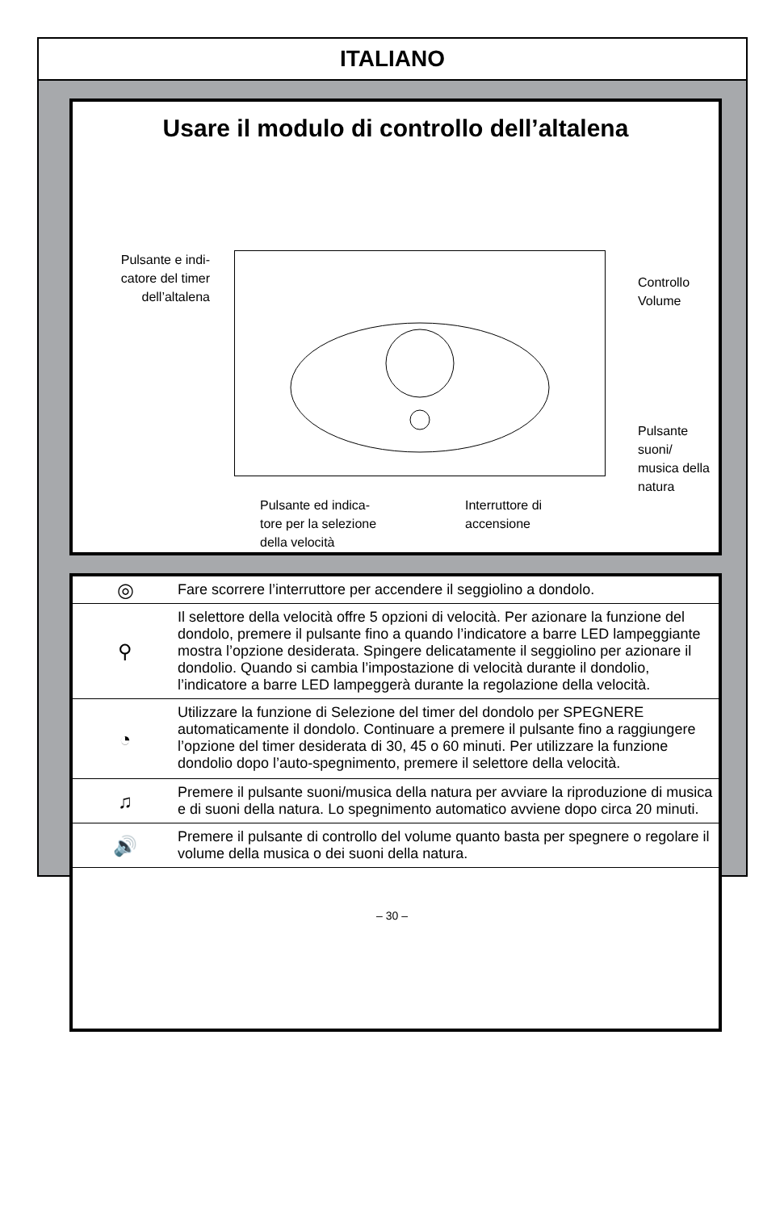ITALIANO
Usare il modulo di controllo dell’altalena
Pulsante e indi-
catore del timer
dell’altalena
Controllo
Volume
Pulsante suoni/
musica della
natura
Pulsante ed indica-
tore per la selezione
della velocità
Interruttore di
accensione
| ◎ | Fare scorrere l’interruttore per accendere il seggiolino a dondolo. |
| ⚲ | Il selettore della velocità offre 5 opzioni di velocità. Per azionare la funzione del dondolo, premere il pulsante fino a quando l’indicatore a barre LED lampeggiante mostra l’opzione desiderata. Spingere delicatamente il seggiolino per azionare il dondolio. Quando si cambia l’impostazione di velocità durante il dondolio, l’indicatore a barre LED lampeggerà durante la regolazione della velocità. |
| ◔ | Utilizzare la funzione di Selezione del timer del dondolo per SPEGNERE automaticamente il dondolo. Continuare a premere il pulsante fino a raggiungere l’opzione del timer desiderata di 30, 45 o 60 minuti. Per utilizzare la funzione dondolio dopo l’auto-spegnimento, premere il selettore della velocità. |
| ♫ | Premere il pulsante suoni/musica della natura per avviare la riproduzione di musica e di suoni della natura. Lo spegnimento automatico avviene dopo circa 20 minuti. |
| 🔊 | Premere il pulsante di controllo del volume quanto basta per spegnere o regolare il volume della musica o dei suoni della natura. |
– 30 –